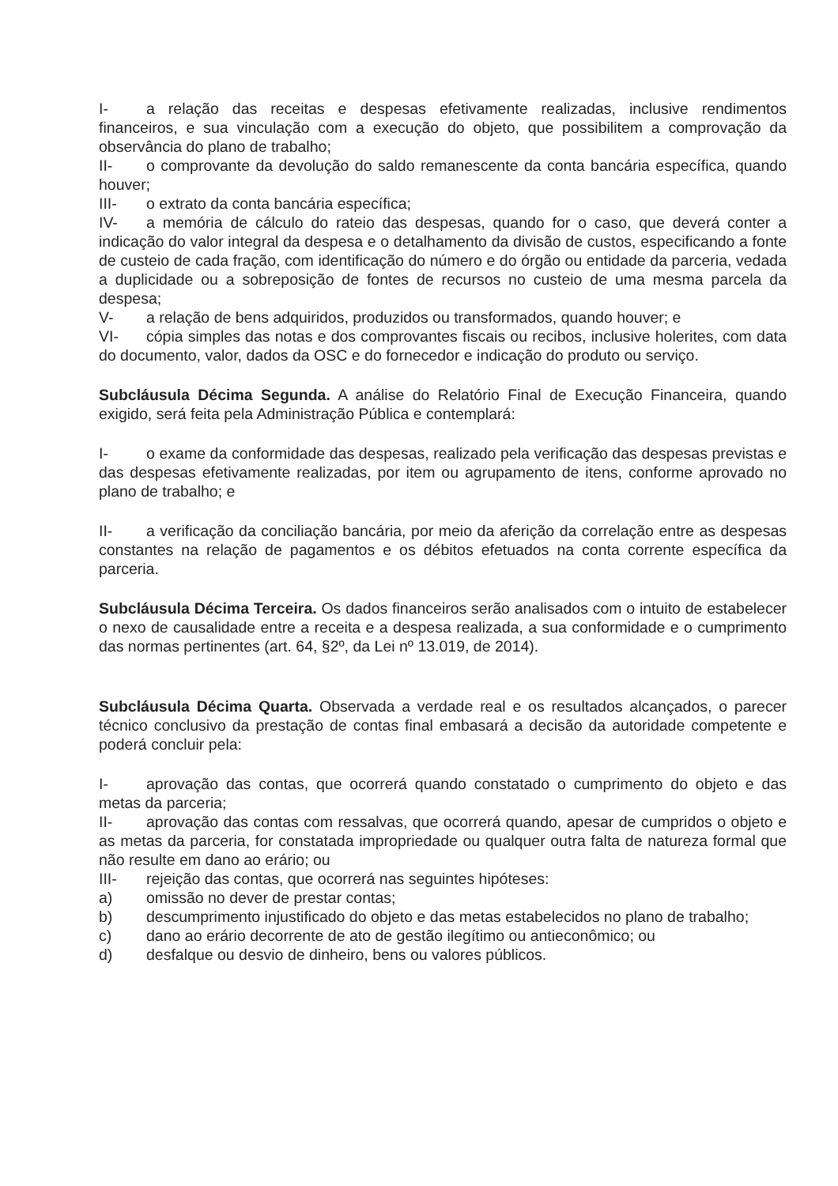I- a relação das receitas e despesas efetivamente realizadas, inclusive rendimentos financeiros, e sua vinculação com a execução do objeto, que possibilitem a comprovação da observância do plano de trabalho;
II- o comprovante da devolução do saldo remanescente da conta bancária específica, quando houver;
III- o extrato da conta bancária específica;
IV- a memória de cálculo do rateio das despesas, quando for o caso, que deverá conter a indicação do valor integral da despesa e o detalhamento da divisão de custos, especificando a fonte de custeio de cada fração, com identificação do número e do órgão ou entidade da parceria, vedada a duplicidade ou a sobreposição de fontes de recursos no custeio de uma mesma parcela da despesa;
V- a relação de bens adquiridos, produzidos ou transformados, quando houver; e
VI- cópia simples das notas e dos comprovantes fiscais ou recibos, inclusive holerites, com data do documento, valor, dados da OSC e do fornecedor e indicação do produto ou serviço.
Subcláusula Décima Segunda. A análise do Relatório Final de Execução Financeira, quando exigido, será feita pela Administração Pública e contemplará:
I- o exame da conformidade das despesas, realizado pela verificação das despesas previstas e das despesas efetivamente realizadas, por item ou agrupamento de itens, conforme aprovado no plano de trabalho; e
II- a verificação da conciliação bancária, por meio da aferição da correlação entre as despesas constantes na relação de pagamentos e os débitos efetuados na conta corrente específica da parceria.
Subcláusula Décima Terceira. Os dados financeiros serão analisados com o intuito de estabelecer o nexo de causalidade entre a receita e a despesa realizada, a sua conformidade e o cumprimento das normas pertinentes (art. 64, §2º, da Lei nº 13.019, de 2014).
Subcláusula Décima Quarta. Observada a verdade real e os resultados alcançados, o parecer técnico conclusivo da prestação de contas final embasará a decisão da autoridade competente e poderá concluir pela:
I- aprovação das contas, que ocorrerá quando constatado o cumprimento do objeto e das metas da parceria;
II- aprovação das contas com ressalvas, que ocorrerá quando, apesar de cumpridos o objeto e as metas da parceria, for constatada impropriedade ou qualquer outra falta de natureza formal que não resulte em dano ao erário; ou
III- rejeição das contas, que ocorrerá nas seguintes hipóteses:
a) omissão no dever de prestar contas;
b) descumprimento injustificado do objeto e das metas estabelecidos no plano de trabalho;
c) dano ao erário decorrente de ato de gestão ilegítimo ou antieconômico; ou
d) desfalque ou desvio de dinheiro, bens ou valores públicos.